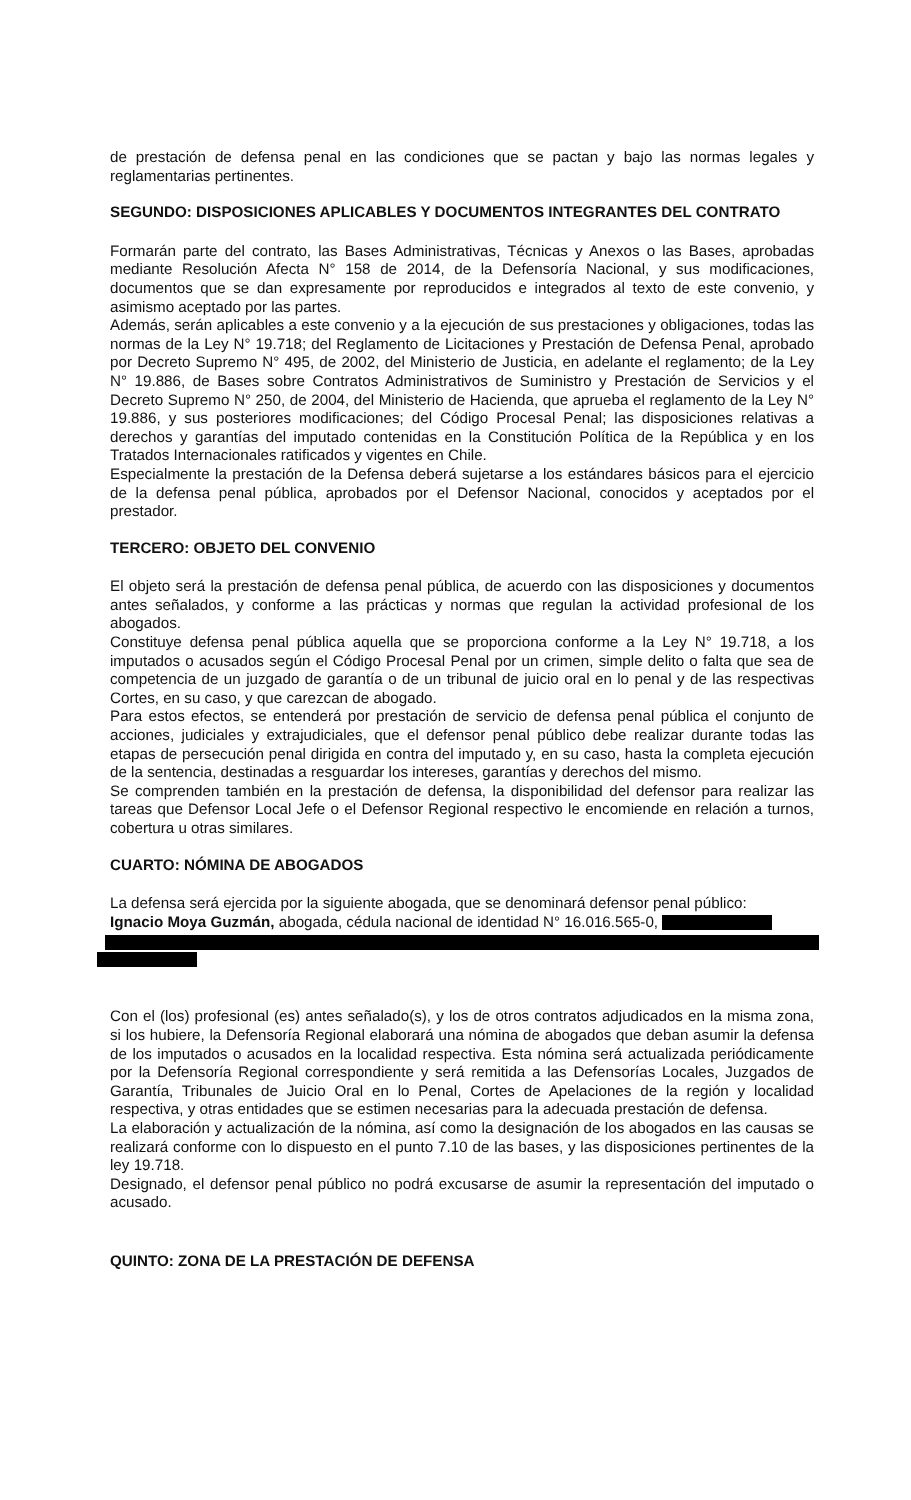de prestación de defensa penal en las condiciones que se pactan y bajo las normas legales y reglamentarias pertinentes.
SEGUNDO: DISPOSICIONES APLICABLES Y DOCUMENTOS INTEGRANTES DEL CONTRATO
Formarán parte del contrato, las Bases Administrativas, Técnicas y Anexos o las Bases, aprobadas mediante Resolución Afecta N° 158 de 2014, de la Defensoría Nacional, y sus modificaciones, documentos que se dan expresamente por reproducidos e integrados al texto de este convenio, y asimismo aceptado por las partes.
Además, serán aplicables a este convenio y a la ejecución de sus prestaciones y obligaciones, todas las normas de la Ley N° 19.718; del Reglamento de Licitaciones y Prestación de Defensa Penal, aprobado por Decreto Supremo N° 495, de 2002, del Ministerio de Justicia, en adelante el reglamento; de la Ley N° 19.886, de Bases sobre Contratos Administrativos de Suministro y Prestación de Servicios y el Decreto Supremo N° 250, de 2004, del Ministerio de Hacienda, que aprueba el reglamento de la Ley N° 19.886, y sus posteriores modificaciones; del Código Procesal Penal; las disposiciones relativas a derechos y garantías del imputado contenidas en la Constitución Política de la República y en los Tratados Internacionales ratificados y vigentes en Chile.
Especialmente la prestación de la Defensa deberá sujetarse a los estándares básicos para el ejercicio de la defensa penal pública, aprobados por el Defensor Nacional, conocidos y aceptados por el prestador.
TERCERO: OBJETO DEL CONVENIO
El objeto será la prestación de defensa penal pública, de acuerdo con las disposiciones y documentos antes señalados, y conforme a las prácticas y normas que regulan la actividad profesional de los abogados.
Constituye defensa penal pública aquella que se proporciona conforme a la Ley N° 19.718, a los imputados o acusados según el Código Procesal Penal por un crimen, simple delito o falta que sea de competencia de un juzgado de garantía o de un tribunal de juicio oral en lo penal y de las respectivas Cortes, en su caso, y que carezcan de abogado.
Para estos efectos, se entenderá por prestación de servicio de defensa penal pública el conjunto de acciones, judiciales y extrajudiciales, que el defensor penal público debe realizar durante todas las etapas de persecución penal dirigida en contra del imputado y, en su caso, hasta la completa ejecución de la sentencia, destinadas a resguardar los intereses, garantías y derechos del mismo.
Se comprenden también en la prestación de defensa, la disponibilidad del defensor para realizar las tareas que Defensor Local Jefe o el Defensor Regional respectivo le encomiende en relación a turnos, cobertura u otras similares.
CUARTO: NÓMINA DE ABOGADOS
La defensa será ejercida por la siguiente abogada, que se denominará defensor penal público:
Ignacio Moya Guzmán, abogada, cédula nacional de identidad N° 16.016.565-0,
Con el (los) profesional (es) antes señalado(s), y los de otros contratos adjudicados en la misma zona, si los hubiere, la Defensoría Regional elaborará una nómina de abogados que deban asumir la defensa de los imputados o acusados en la localidad respectiva. Esta nómina será actualizada periódicamente por la Defensoría Regional correspondiente y será remitida a las Defensorías Locales, Juzgados de Garantía, Tribunales de Juicio Oral en lo Penal, Cortes de Apelaciones de la región y localidad respectiva, y otras entidades que se estimen necesarias para la adecuada prestación de defensa.
La elaboración y actualización de la nómina, así como la designación de los abogados en las causas se realizará conforme con lo dispuesto en el punto 7.10 de las bases, y las disposiciones pertinentes de la ley 19.718.
Designado, el defensor penal público no podrá excusarse de asumir la representación del imputado o acusado.
QUINTO: ZONA DE LA PRESTACIÓN DE DEFENSA